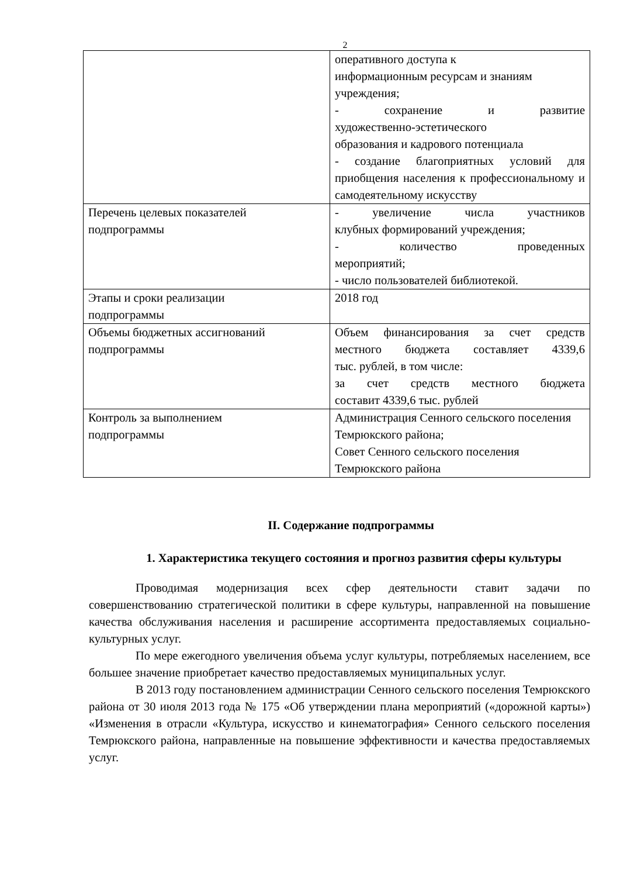2
| | оперативного доступа к информационным ресурсам и знаниям учреждения; - сохранение и развитие художественно-эстетического образования и кадрового потенциала - создание благоприятных условий для приобщения населения к профессиональному и самодеятельному искусству |
| Перечень целевых показателей подпрограммы | - увеличение числа участников клубных формирований учреждения; - количество проведенных мероприятий; - число пользователей библиотекой. |
| Этапы и сроки реализации подпрограммы | 2018 год |
| Объемы бюджетных ассигнований подпрограммы | Объем финансирования за счет средств местного бюджета составляет 4339,6 тыс. рублей, в том числе: за счет средств местного бюджета составит 4339,6 тыс. рублей |
| Контроль за выполнением подпрограммы | Администрация Сенного сельского поселения Темрюкского района; Совет Сенного сельского поселения Темрюкского района |
II. Содержание подпрограммы
1. Характеристика текущего состояния и прогноз развития сферы культуры
Проводимая модернизация всех сфер деятельности ставит задачи по совершенствованию стратегической политики в сфере культуры, направленной на повышение качества обслуживания населения и расширение ассортимента предоставляемых социально-культурных услуг.
По мере ежегодного увеличения объема услуг культуры, потребляемых населением, все большее значение приобретает качество предоставляемых муниципальных услуг.
В 2013 году постановлением администрации Сенного сельского поселения Темрюкского района от 30 июля 2013 года № 175 «Об утверждении плана мероприятий («дорожной карты») «Изменения в отрасли «Культура, искусство и кинематография» Сенного сельского поселения Темрюкского района, направленные на повышение эффективности и качества предоставляемых услуг.